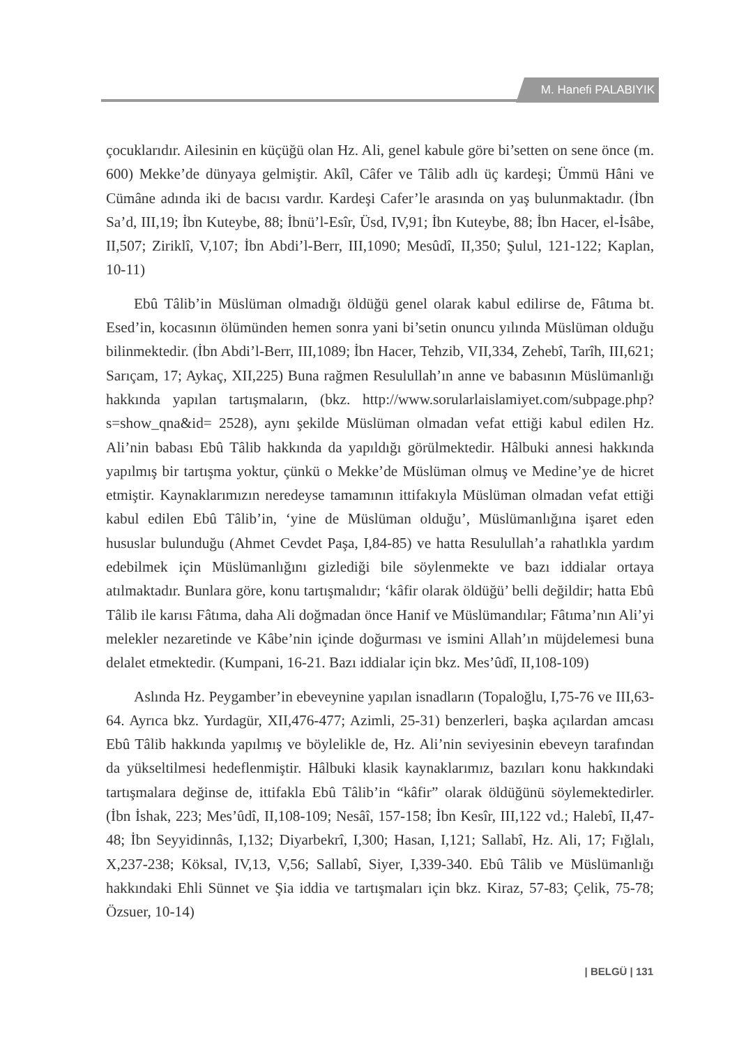M. Hanefi PALABIYIK
çocuklarıdır. Ailesinin en küçüğü olan Hz. Ali, genel kabule göre bi’setten on sene önce (m. 600) Mekke’de dünyaya gelmiştir. Akîl, Câfer ve Tâlib adlı üç kardeşi; Ümmü Hâni ve Cümâne adında iki de bacısı vardır. Kardeşi Cafer’le arasında on yaş bulunmaktadır. (İbn Sa’d, III,19; İbn Kuteybe, 88; İbnü’l-Esîr, Üsd, IV,91; İbn Kuteybe, 88; İbn Hacer, el-İsâbe, II,507; Ziriklî, V,107; İbn Abdi’l-Berr, III,1090; Mesûdî, II,350; Şulul, 121-122; Kaplan, 10-11)
Ebû Tâlib’in Müslüman olmadığı öldüğü genel olarak kabul edilirse de, Fâtıma bt. Esed’in, kocasının ölümünden hemen sonra yani bi’setin onuncu yılında Müslüman olduğu bilinmektedir. (İbn Abdi’l-Berr, III,1089; İbn Hacer, Tehzib, VII,334, Zehebî, Tarîh, III,621; Sarıçam, 17; Aykaç, XII,225) Buna rağmen Resulullah’ın anne ve babasının Müslümanlığı hakkında yapılan tartışmaların, (bkz. http://www.sorularlaislamiyet.com/subpage.php?s=show_qna&id= 2528), aynı şekilde Müslüman olmadan vefat ettiği kabul edilen Hz. Ali’nin babası Ebû Tâlib hakkında da yapıldığı görülmektedir. Hâlbuki annesi hakkında yapılmış bir tartışma yoktur, çünkü o Mekke’de Müslüman olmuş ve Medine’ye de hicret etmiştir. Kaynaklarımızın neredeyse tamamının ittifakıyla Müslüman olmadan vefat ettiği kabul edilen Ebû Tâlib’in, ‘yine de Müslüman olduğu’, Müslümanlığına işaret eden hususlar bulunduğu (Ahmet Cevdet Paşa, I,84-85) ve hatta Resulullah’a rahatlıkla yardım edebilmek için Müslümanlığını gizlediği bile söylenmekte ve bazı iddialar ortaya atılmaktadır. Bunlara göre, konu tartışmalıdır; ‘kâfir olarak öldüğü’ belli değildir; hatta Ebû Tâlib ile karısı Fâtıma, daha Ali doğmadan önce Hanif ve Müslümandılar; Fâtıma’nın Ali’yi melekler nezaretinde ve Kâbe’nin içinde doğurması ve ismini Allah’ın müjdelemesi buna delalet etmektedir. (Kumpani, 16-21. Bazı iddialar için bkz. Mes’ûdî, II,108-109)
Aslında Hz. Peygamber’in ebeveynine yapılan isnadların (Topaloğlu, I,75-76 ve III,63-64. Ayrıca bkz. Yurdagür, XII,476-477; Azimli, 25-31) benzerleri, başka açılardan amcası Ebû Tâlib hakkında yapılmış ve böylelikle de, Hz. Ali’nin seviyesinin ebeveyn tarafından da yükseltilmesi hedeflenmiştir. Hâlbuki klasik kaynaklarımız, bazıları konu hakkındaki tartışmalara değinse de, ittifakla Ebû Tâlib’in “kâfir” olarak öldüğünü söylemektedirler. (İbn İshak, 223; Mes’ûdî, II,108-109; Nesâî, 157-158; İbn Kesîr, III,122 vd.; Halebî, II,47-48; İbn Seyyidinnâs, I,132; Diyarbekrî, I,300; Hasan, I,121; Sallabî, Hz. Ali, 17; Fığlalı, X,237-238; Köksal, IV,13, V,56; Sallabî, Siyer, I,339-340. Ebû Tâlib ve Müslümanlığı hakkındaki Ehli Sünnet ve Şia iddia ve tartışmaları için bkz. Kiraz, 57-83; Çelik, 75-78; Özsuer, 10-14)
| BELGÜ | 131